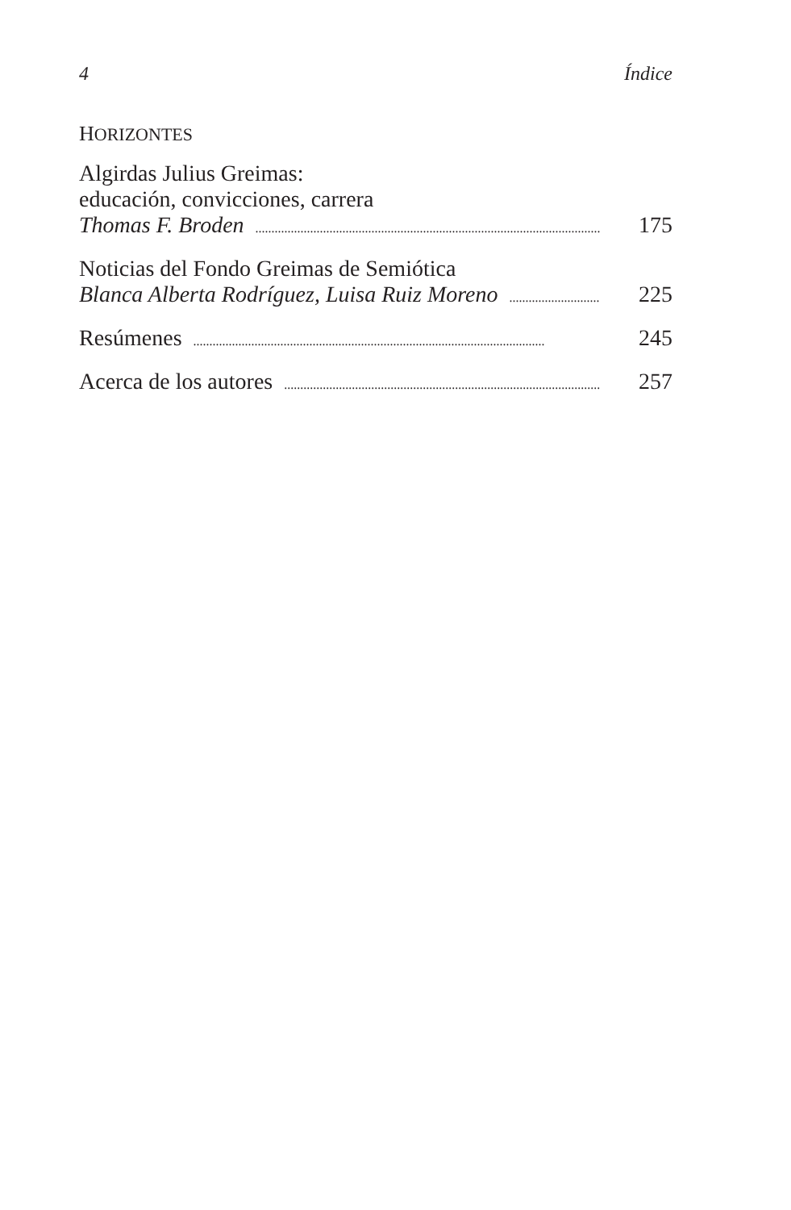4 Índice
HORIZONTES
Algirdas Julius Greimas:
educación, convicciones, carrera
Thomas F. Broden............................................................................................................. 175
Noticias del Fondo Greimas de Semiótica
Blanca Alberta Rodríguez, Luisa Ruiz Moreno.......................................... 225
Resúmenes............................................................................................................. 245
Acerca de los autores............................................................................................................. 257